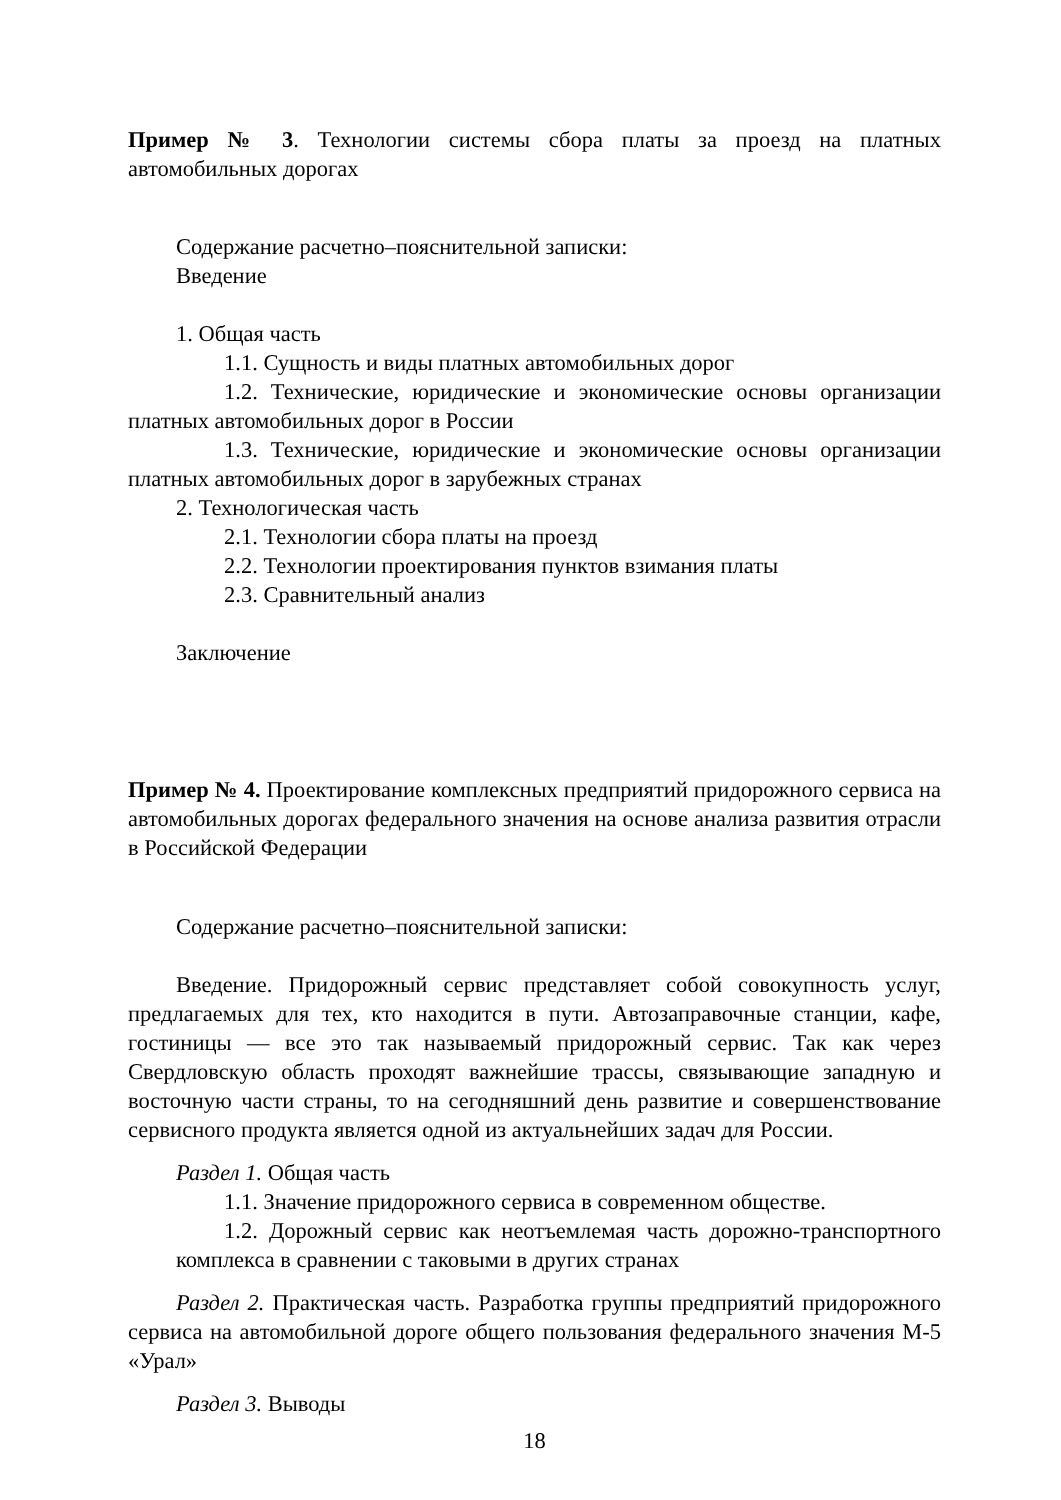Пример № 3. Технологии системы сбора платы за проезд на платных автомобильных дорогах
Содержание расчетно–пояснительной записки:
Введение
1. Общая часть
1.1. Сущность и виды платных автомобильных дорог
1.2. Технические, юридические и экономические основы организации платных автомобильных дорог в России
1.3. Технические, юридические и экономические основы организации платных автомобильных дорог в зарубежных странах
2. Технологическая часть
2.1. Технологии сбора платы на проезд
2.2. Технологии проектирования пунктов взимания платы
2.3. Сравнительный анализ
Заключение
Пример № 4. Проектирование комплексных предприятий придорожного сервиса на автомобильных дорогах федерального значения на основе анализа развития отрасли в Российской Федерации
Содержание расчетно–пояснительной записки:
Введение. Придорожный сервис представляет собой совокупность услуг, предлагаемых для тех, кто находится в пути. Автозаправочные станции, кафе, гостиницы — все это так называемый придорожный сервис. Так как через Свердловскую область проходят важнейшие трассы, связывающие западную и восточную части страны, то на сегодняшний день развитие и совершенствование сервисного продукта является одной из актуальнейших задач для России.
Раздел 1. Общая часть
1.1. Значение придорожного сервиса в современном обществе.
1.2. Дорожный сервис как неотъемлемая часть дорожно-транспортного комплекса в сравнении с таковыми в других странах
Раздел 2. Практическая часть. Разработка группы предприятий придорожного сервиса на автомобильной дороге общего пользования федерального значения М-5 «Урал»
Раздел 3. Выводы
18